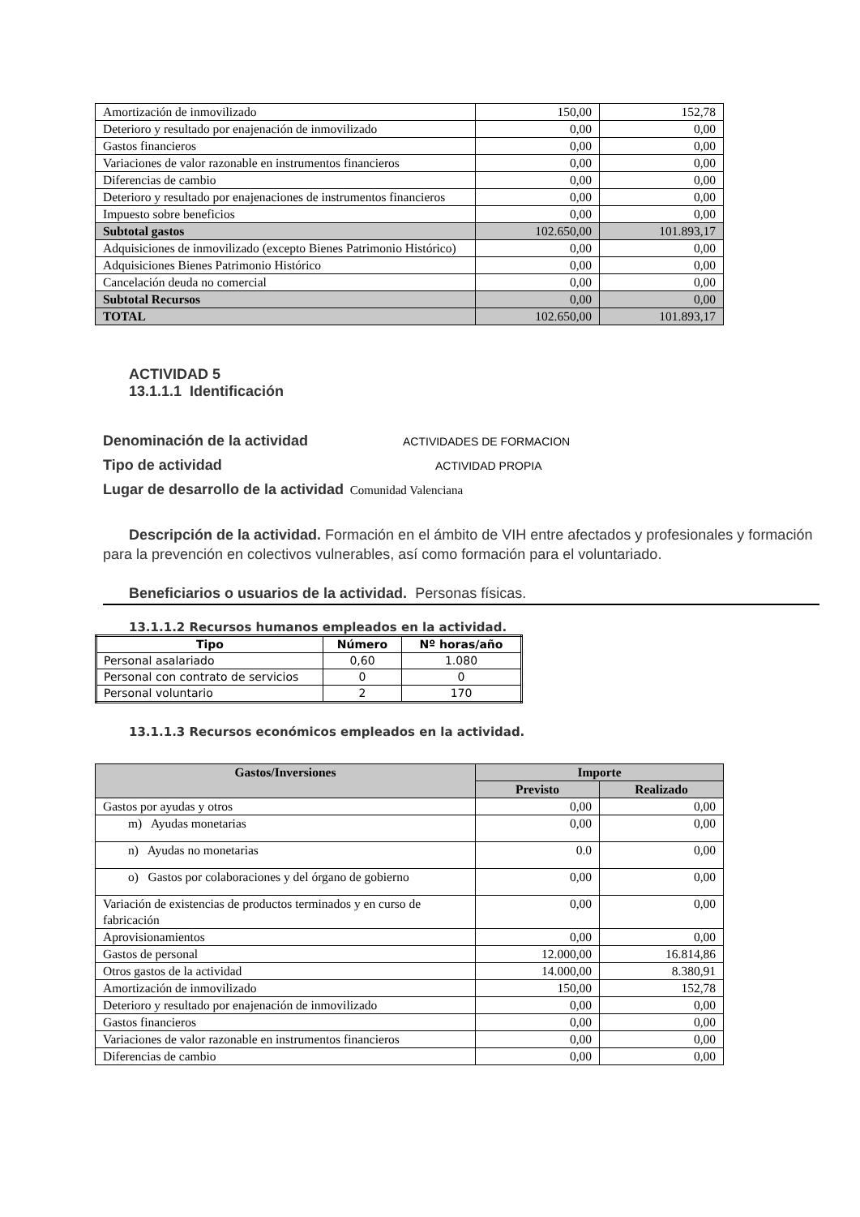| Amortización de inmovilizado | 150,00 | 152,78 |
| Deterioro y resultado por enajenación de inmovilizado | 0,00 | 0,00 |
| Gastos financieros | 0,00 | 0,00 |
| Variaciones de valor razonable en instrumentos financieros | 0,00 | 0,00 |
| Diferencias de cambio | 0,00 | 0,00 |
| Deterioro y resultado por enajenaciones de instrumentos financieros | 0,00 | 0,00 |
| Impuesto sobre beneficios | 0,00 | 0,00 |
| Subtotal gastos | 102.650,00 | 101.893,17 |
| Adquisiciones de inmovilizado (excepto Bienes Patrimonio Histórico) | 0,00 | 0,00 |
| Adquisiciones Bienes Patrimonio Histórico | 0,00 | 0,00 |
| Cancelación deuda no comercial | 0,00 | 0,00 |
| Subtotal Recursos | 0,00 | 0,00 |
| TOTAL | 102.650,00 | 101.893,17 |
ACTIVIDAD 5
13.1.1.1 Identificación
Denominación de la actividad ACTIVIDADES DE FORMACION
Tipo de actividad ACTIVIDAD PROPIA
Lugar de desarrollo de la actividad Comunidad Valenciana
Descripción de la actividad. Formación en el ámbito de VIH entre afectados y profesionales y formación para la prevención en colectivos vulnerables, así como formación para el voluntariado.
Beneficiarios o usuarios de la actividad. Personas físicas.
13.1.1.2 Recursos humanos empleados en la actividad.
| Tipo | Número | Nº horas/año |
| --- | --- | --- |
| Personal asalariado | 0,60 | 1.080 |
| Personal con contrato de servicios | 0 | 0 |
| Personal voluntario | 2 | 170 |
13.1.1.3 Recursos económicos empleados en la actividad.
| Gastos/Inversiones | Importe | |
| --- | --- | --- |
| | Previsto | Realizado |
| Gastos por ayudas y otros | 0,00 | 0,00 |
| m) Ayudas monetarias | 0,00 | 0,00 |
| n) Ayudas no monetarias | 0.0 | 0,00 |
| o) Gastos por colaboraciones y del órgano de gobierno | 0,00 | 0,00 |
| Variación de existencias de productos terminados y en curso de fabricación | 0,00 | 0,00 |
| Aprovisionamientos | 0,00 | 0,00 |
| Gastos de personal | 12.000,00 | 16.814,86 |
| Otros gastos de la actividad | 14.000,00 | 8.380,91 |
| Amortización de inmovilizado | 150,00 | 152,78 |
| Deterioro y resultado por enajenación de inmovilizado | 0,00 | 0,00 |
| Gastos financieros | 0,00 | 0,00 |
| Variaciones de valor razonable en instrumentos financieros | 0,00 | 0,00 |
| Diferencias de cambio | 0,00 | 0,00 |